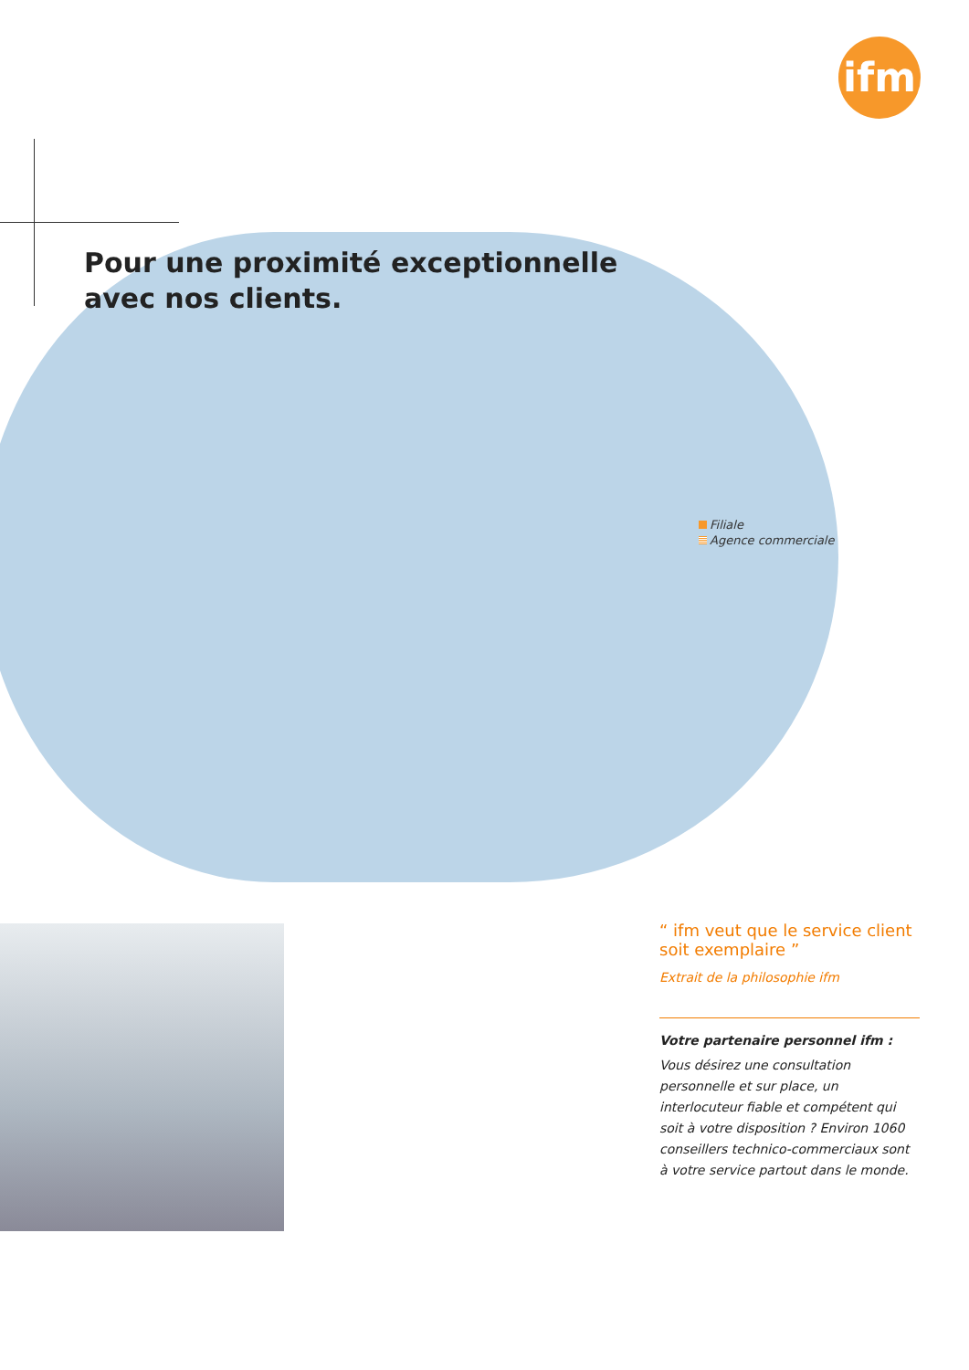ifm
Pour une proximité exceptionnelle
avec nos clients.
Filiale
Agence commerciale
“ ifm veut que le service client soit exemplaire ”
Extrait de la philosophie ifm
Votre partenaire personnel ifm :
Vous désirez une consultation personnelle et sur place, un interlocuteur fiable et compétent qui soit à votre disposition ? Environ 1060 conseillers technico-commerciaux sont à votre service partout dans le monde.